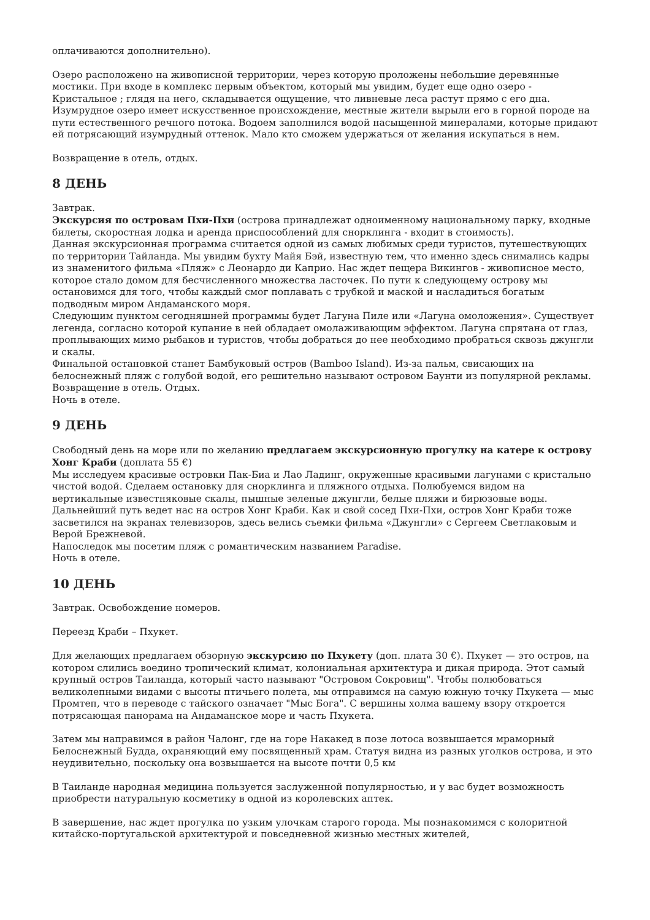оплачиваются дополнительно).
Озеро расположено на живописной территории, через которую проложены небольшие деревянные мостики. При входе в комплекс первым объектом, который мы увидим, будет еще одно озеро - Кристальное ; глядя на него, складывается ощущение, что ливневые леса растут прямо с его дна. Изумрудное озеро имеет искусственное происхождение, местные жители вырыли его в горной породе на пути естественного речного потока. Водоем заполнился водой насыщенной минералами, которые придают ей потрясающий изумрудный оттенок. Мало кто сможем удержаться от желания искупаться в нем.
Возвращение в отель, отдых.
8 ДЕНЬ
Завтрак.
Экскурсия по островам Пхи-Пхи (острова принадлежат одноименному национальному парку, входные билеты, скоростная лодка и аренда приспособлений для снорклинга - входит в стоимость).
Данная экскурсионная программа считается одной из самых любимых среди туристов, путешествующих по территории Тайланда. Мы увидим бухту Майя Бэй, известную тем, что именно здесь снимались кадры из знаменитого фильма «Пляж» с Леонардо ди Каприо. Нас ждет пещера Викингов - живописное место, которое стало домом для бесчисленного множества ласточек. По пути к следующему острову мы остановимся для того, чтобы каждый смог поплавать с трубкой и маской и насладиться богатым подводным миром Андаманского моря.
Следующим пунктом сегодняшней программы будет Лагуна Пиле или «Лагуна омоложения». Существует легенда, согласно которой купание в ней обладает омолаживающим эффектом. Лагуна спрятана от глаз, проплывающих мимо рыбаков и туристов, чтобы добраться до нее необходимо пробраться сквозь джунгли и скалы.
Финальной остановкой станет Бамбуковый остров (Bamboo Island). Из-за пальм, свисающих на белоснежный пляж с голубой водой, его решительно называют островом Баунти из популярной рекламы.
Возвращение в отель. Отдых.
Ночь в отеле.
9 ДЕНЬ
Свободный день на море или по желанию предлагаем экскурсионную прогулку на катере к острову Хонг Краби (доплата 55 €)
Мы исследуем красивые островки Пак-Биа и Лао Ладинг, окруженные красивыми лагунами с кристально чистой водой. Сделаем остановку для снорклинга и пляжного отдыха. Полюбуемся видом на вертикальные известняковые скалы, пышные зеленые джунгли, белые пляжи и бирюзовые воды.
Дальнейший путь ведет нас на остров Хонг Краби. Как и свой сосед Пхи-Пхи, остров Хонг Краби тоже засветился на экранах телевизоров, здесь велись съемки фильма «Джунгли» с Сергеем Светлаковым и Верой Брежневой.
Напоследок мы посетим пляж с романтическим названием Paradise.
Ночь в отеле.
10 ДЕНЬ
Завтрак. Освобождение номеров.
Переезд Краби – Пхукет.
Для желающих предлагаем обзорную экскурсию по Пхукету (доп. плата 30 €). Пхукет — это остров, на котором слились воедино тропический климат, колониальная архитектура и дикая природа. Этот самый крупный остров Таиланда, который часто называют "Островом Сокровищ". Чтобы полюбоваться великолепными видами с высоты птичьего полета, мы отправимся на самую южную точку Пхукета — мыс Промтеп, что в переводе с тайского означает "Мыс Бога". С вершины холма вашему взору откроется потрясающая панорама на Андаманское море и часть Пхукета.
Затем мы направимся в район Чалонг, где на горе Накакед в позе лотоса возвышается мраморный Белоснежный Будда, охраняющий ему посвященный храм. Статуя видна из разных уголков острова, и это неудивительно, поскольку она возвышается на высоте почти 0,5 км
В Таиланде народная медицина пользуется заслуженной популярностью, и у вас будет возможность приобрести натуральную косметику в одной из королевских аптек.
В завершение, нас ждет прогулка по узким улочкам старого города. Мы познакомимся с колоритной китайско-португальской архитектурой и повседневной жизнью местных жителей,